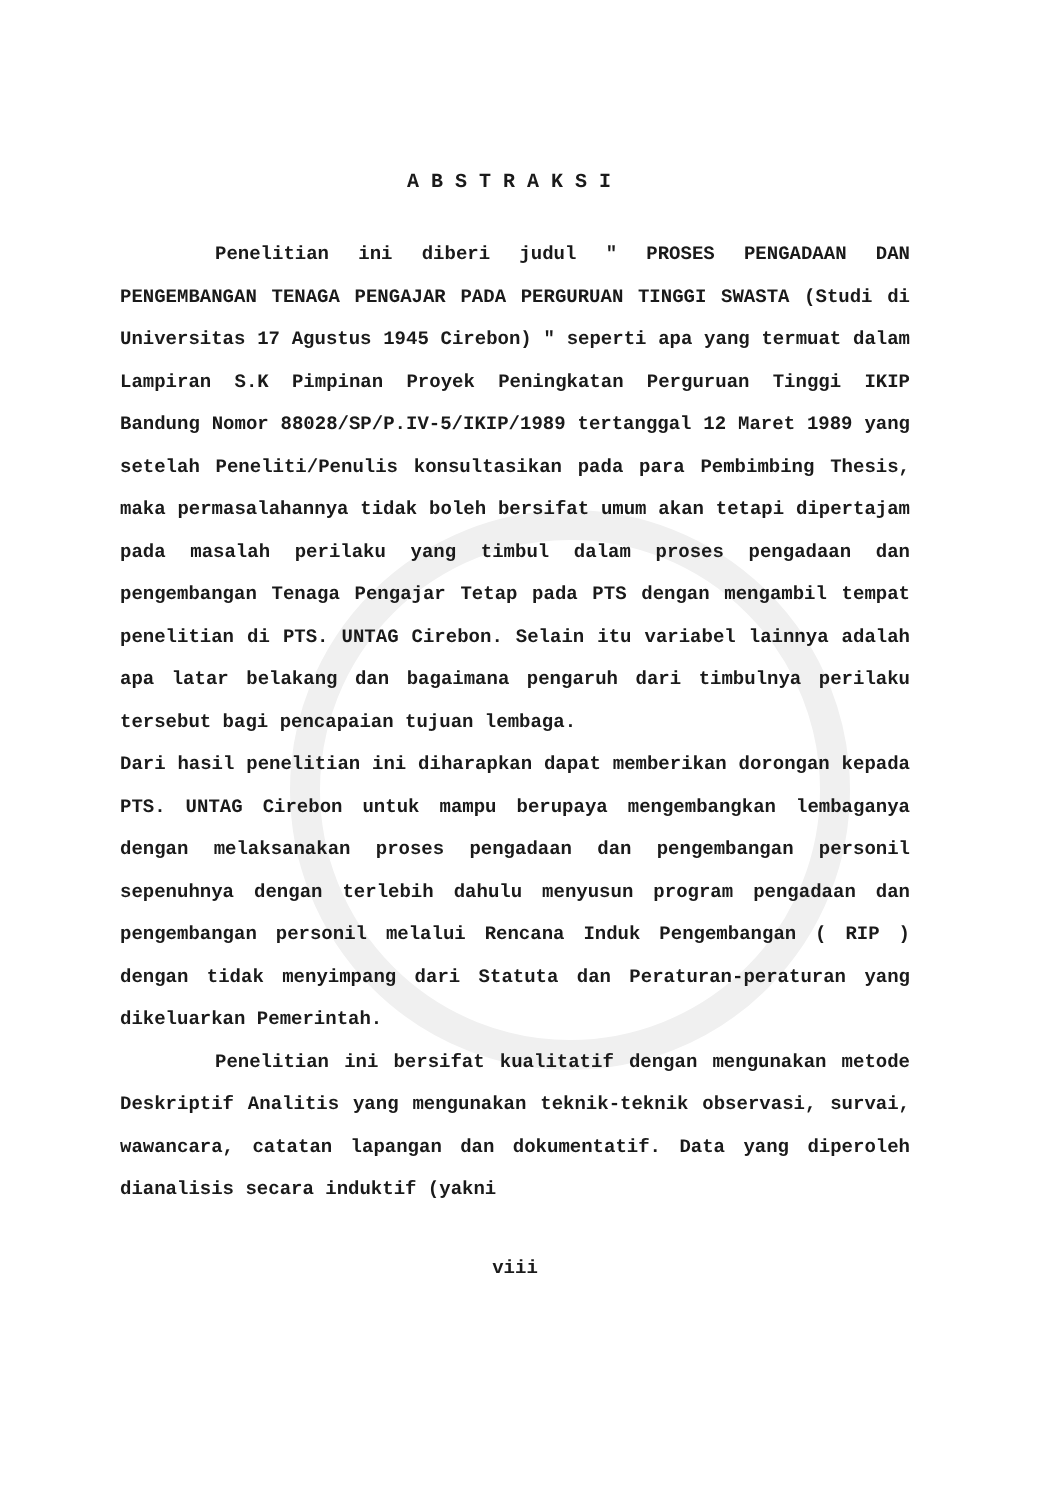ABSTRAKSI
Penelitian ini diberi judul " PROSES PENGADAAN DAN PENGEMBANGAN TENAGA PENGAJAR PADA PERGURUAN TINGGI SWASTA (Studi di Universitas 17 Agustus 1945 Cirebon) " seperti apa yang termuat dalam Lampiran S.K Pimpinan Proyek Peningkatan Perguruan Tinggi IKIP Bandung Nomor 88028/SP/P.IV-5/IKIP/1989 tertanggal 12 Maret 1989 yang setelah Peneliti/Penulis konsultasikan pada para Pembimbing Thesis, maka permasalahannya tidak boleh bersifat umum akan tetapi dipertajam pada masalah perilaku yang timbul dalam proses pengadaan dan pengembangan Tenaga Pengajar Tetap pada PTS dengan mengambil tempat penelitian di PTS. UNTAG Cirebon. Selain itu variabel lainnya adalah apa latar belakang dan bagaimana pengaruh dari timbulnya perilaku tersebut bagi pencapaian tujuan lembaga.
Dari hasil penelitian ini diharapkan dapat memberikan dorongan kepada PTS. UNTAG Cirebon untuk mampu berupaya mengembangkan lembaganya dengan melaksanakan proses pengadaan dan pengembangan personil sepenuhnya dengan terlebih dahulu menyusun program pengadaan dan pengembangan personil melalui Rencana Induk Pengembangan ( RIP ) dengan tidak menyimpang dari Statuta dan Peraturan-peraturan yang dikeluarkan Pemerintah.
Penelitian ini bersifat kualitatif dengan mengunakan metode Deskriptif Analitis yang mengunakan teknik-teknik observasi, survai, wawancara, catatan lapangan dan dokumentatif. Data yang diperoleh dianalisis secara induktif (yakni
viii